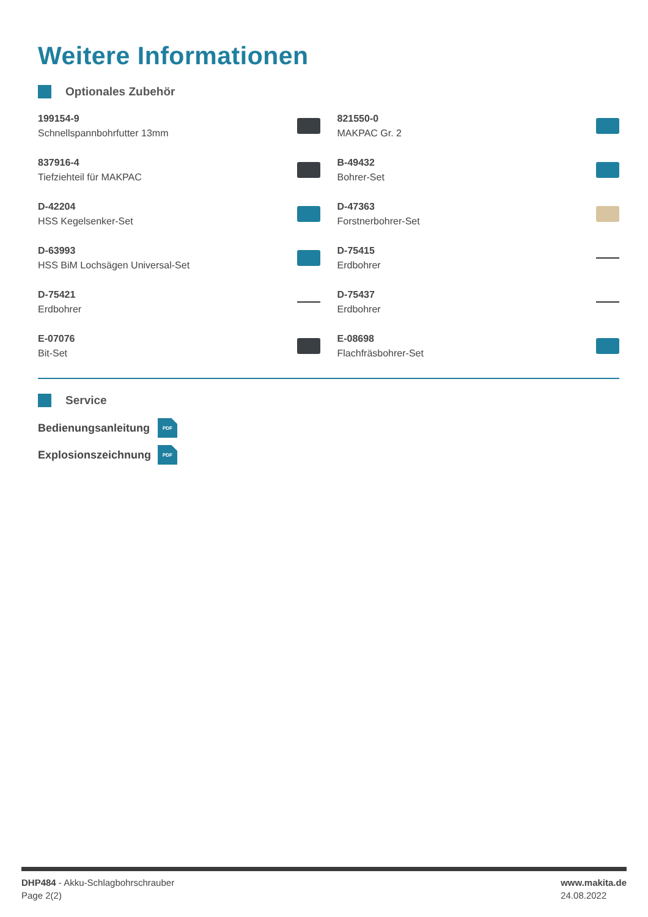Weitere Informationen
Optionales Zubehör
199154-9
Schnellspannbohrfutter 13mm
821550-0
MAKPAC Gr. 2
837916-4
Tiefziehteil für MAKPAC
B-49432
Bohrer-Set
D-42204
HSS Kegelsenker-Set
D-47363
Forstnerbohrer-Set
D-63993
HSS BiM Lochsägen Universal-Set
D-75415
Erdbohrer
D-75421
Erdbohrer
D-75437
Erdbohrer
E-07076
Bit-Set
E-08698
Flachfräsbohrer-Set
Service
Bedienungsanleitung
PDF
Explosionszeichnung
PDF
DHP484 - Akku-Schlagbohrschrauber
Page 2(2)
www.makita.de
24.08.2022